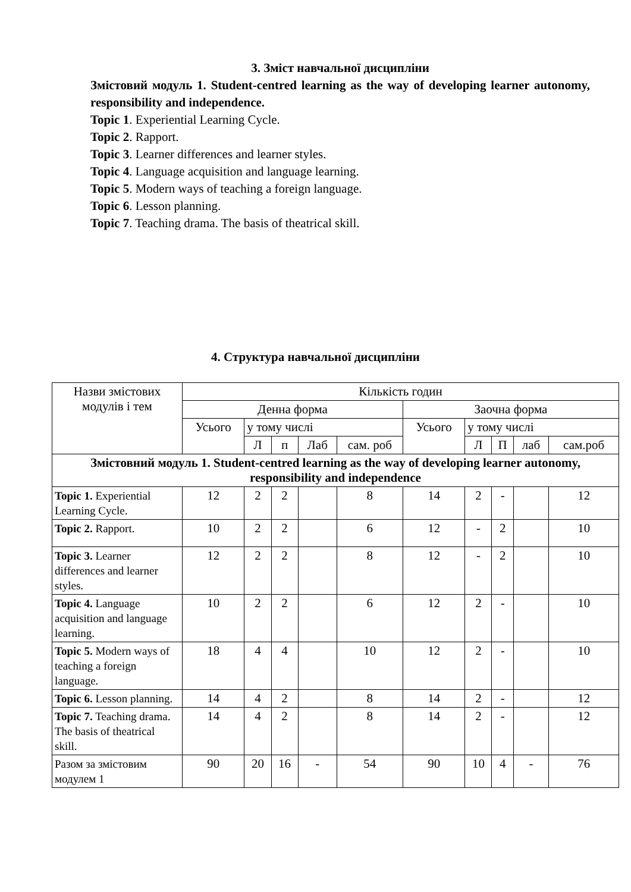3. Зміст навчальної дисципліни
Змістовий модуль 1. Student-centred learning as the way of developing learner autonomy, responsibility and independence.
Topic 1. Experiential Learning Cycle.
Topic 2. Rapport.
Topic 3. Learner differences and learner styles.
Topic 4. Language acquisition and language learning.
Topic 5. Modern ways of teaching a foreign language.
Topic 6. Lesson planning.
Topic 7. Teaching drama. The basis of theatrical skill.
4. Структура навчальної дисципліни
| Назви змістових модулів і тем | Кількість годин | | | | | | | | | |
| --- | --- | --- | --- | --- | --- | --- | --- | --- | --- | --- |
| | Денна форма | | | | | Заочна форма | | | | |
| | Усього | у тому числі | | | | Усього | у тому числі | | | |
| | | Л | п | Лаб | сам. роб | | Л | П | лаб | сам.роб |
| Змістовний модуль 1. Student-centred learning as the way of developing learner autonomy, responsibility and independence | | | | | | | | | | |
| Topic 1. Experiential Learning Cycle. | 12 | 2 | 2 | | 8 | 14 | 2 | - | | 12 |
| Topic 2. Rapport. | 10 | 2 | 2 | | 6 | 12 | - | 2 | | 10 |
| Topic 3. Learner differences and learner styles. | 12 | 2 | 2 | | 8 | 12 | - | 2 | | 10 |
| Topic 4. Language acquisition and language learning. | 10 | 2 | 2 | | 6 | 12 | 2 | - | | 10 |
| Topic 5. Modern ways of teaching a foreign language. | 18 | 4 | 4 | | 10 | 12 | 2 | - | | 10 |
| Topic 6. Lesson planning. | 14 | 4 | 2 | | 8 | 14 | 2 | - | | 12 |
| Topic 7. Teaching drama. The basis of theatrical skill. | 14 | 4 | 2 | | 8 | 14 | 2 | - | | 12 |
| Разом за змістовим модулем 1 | 90 | 20 | 16 | - | 54 | 90 | 10 | 4 | - | 76 |